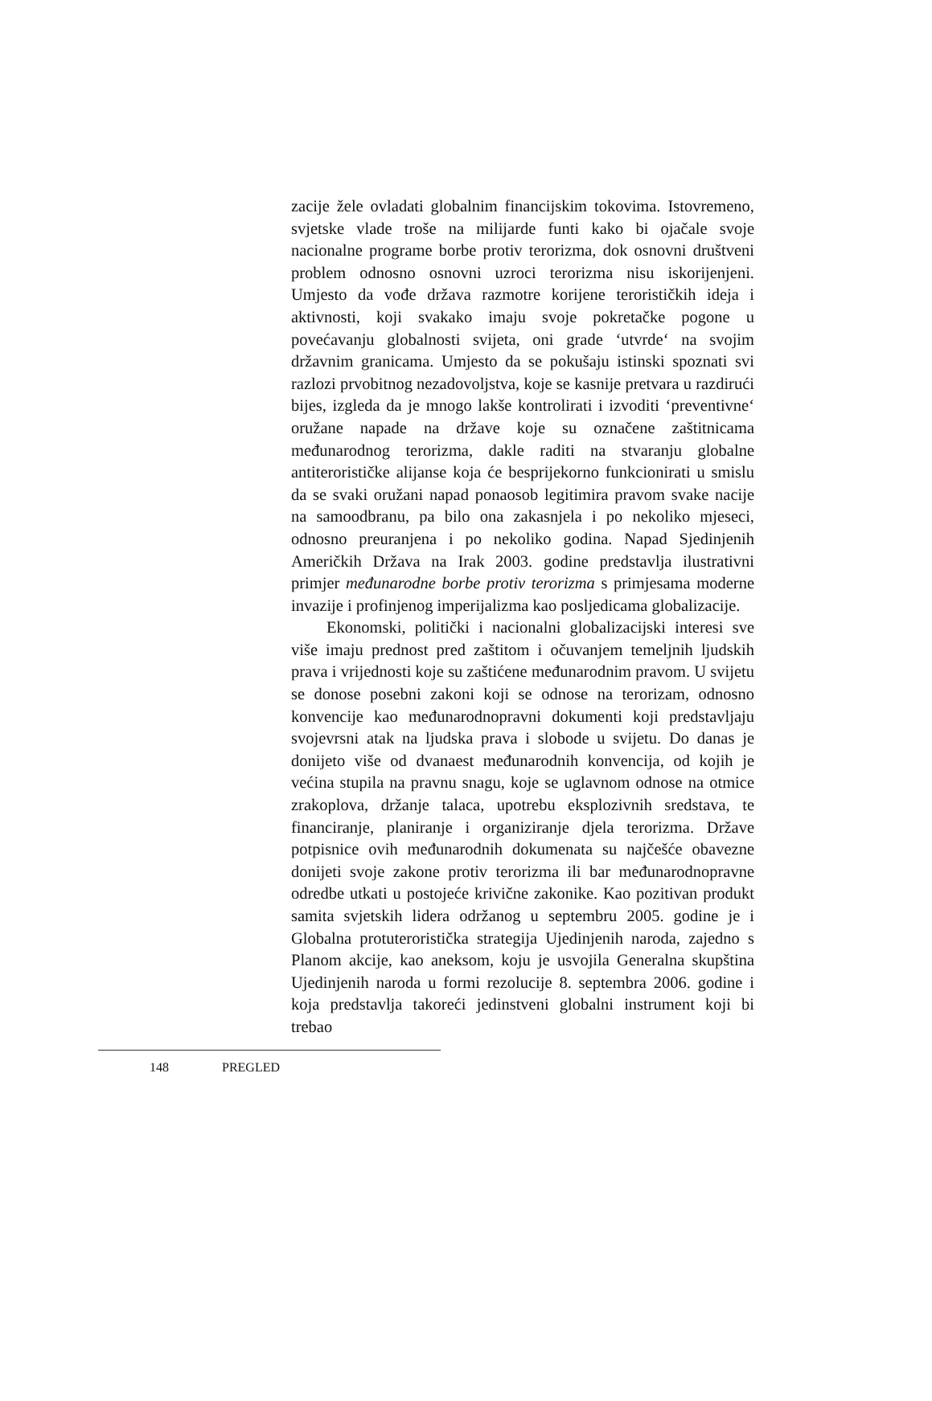zacije žele ovladati globalnim financijskim tokovima. Istovremeno, svjetske vlade troše na milijarde funti kako bi ojačale svoje nacionalne programe borbe protiv terorizma, dok osnovni društveni problem odnosno osnovni uzroci terorizma nisu iskorijenjeni. Umjesto da vođe država razmotre korijene terorističkih ideja i aktivnosti, koji svakako imaju svoje pokretačke pogone u povećavanju globalnosti svijeta, oni grade ‘utvrde‘ na svojim državnim granicama. Umjesto da se pokušaju istinski spoznati svi razlozi prvobitnog nezadovoljstva, koje se kasnije pretvara u razdirući bijes, izgleda da je mnogo lakše kontrolirati i izvoditi ‘preventivne‘ oružane napade na države koje su označene zaštitnicama međunarodnog terorizma, dakle raditi na stvaranju globalne antiterorističke alijanse koja će besprijekorno funkcionirati u smislu da se svaki oružani napad ponaosob legitimira pravom svake nacije na samoodbranu, pa bilo ona zakasnjela i po nekoliko mjeseci, odnosno preuranjena i po nekoliko godina. Napad Sjedinjenih Američkih Država na Irak 2003. godine predstavlja ilustrativni primjer međunarodne borbe protiv terorizma s primjesama moderne invazije i profinjenog imperijalizma kao posljedicama globalizacije.
Ekonomski, politički i nacionalni globalizacijski interesi sve više imaju prednost pred zaštitom i očuvanjem temeljnih ljudskih prava i vrijednosti koje su zaštićene međunarodnim pravom. U svijetu se donose posebni zakoni koji se odnose na terorizam, odnosno konvencije kao međunarodnopravni dokumenti koji predstavljaju svojevrsni atak na ljudska prava i slobode u svijetu. Do danas je donijeto više od dvanaest međunarodnih konvencija, od kojih je većina stupila na pravnu snagu, koje se uglavnom odnose na otmice zrakoplova, držanje talaca, upotrebu eksplozivnih sredstava, te financiranje, planiranje i organiziranje djela terorizma. Države potpisnice ovih međunarodnih dokumenata su najčešće obavezne donijeti svoje zakone protiv terorizma ili bar međunarodnopravne odredbe utkati u postojeće krivične zakonike. Kao pozitivan produkt samita svjetskih lidera održanog u septembru 2005. godine je i Globalna protuteroristička strategija Ujedinjenih naroda, zajedno s Planom akcije, kao aneksom, koju je usvojila Generalna skupština Ujedinjenih naroda u formi rezolucije 8. septembra 2006. godine i koja predstavlja takoreći jedinstveni globalni instrument koji bi trebao
148 PREGLED